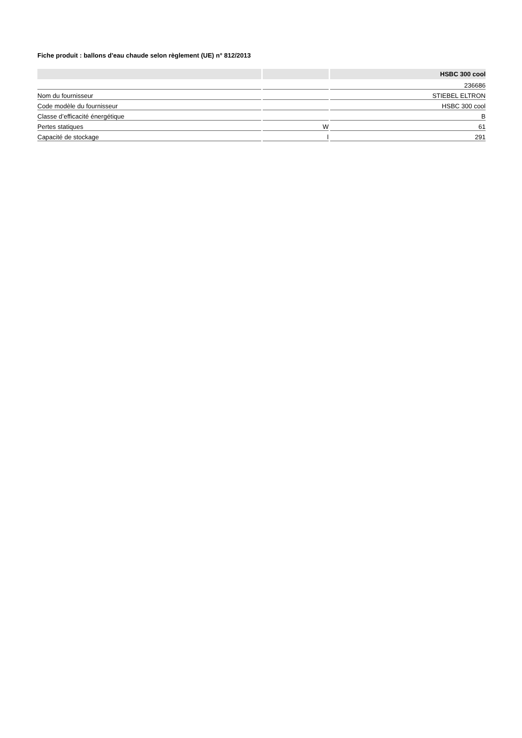Fiche produit : ballons d'eau chaude selon règlement (UE) n° 812/2013
| | | HSBC 300 cool |
| --- | --- | --- |
| | | 236686 |
| Nom du fournisseur | | STIEBEL ELTRON |
| Code modèle du fournisseur | | HSBC 300 cool |
| Classe d’efficacité énergétique | | B |
| Pertes statiques | W | 61 |
| Capacité de stockage | l | 291 |